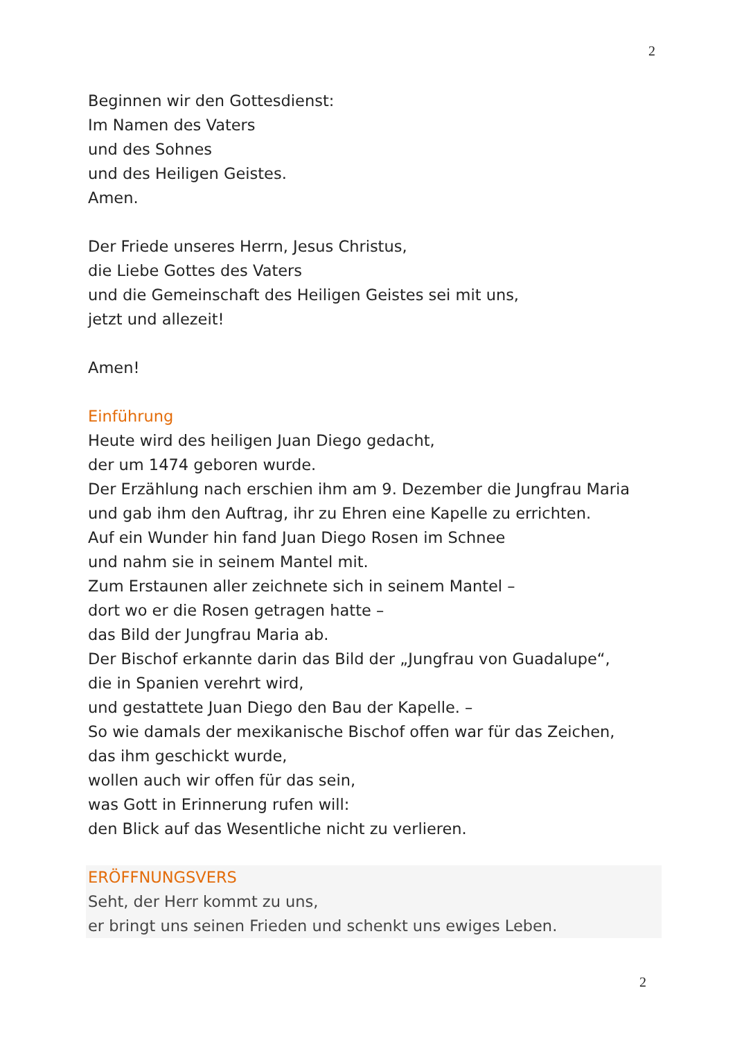2
Beginnen wir den Gottesdienst:
Im Namen des Vaters
und des Sohnes
und des Heiligen Geistes.
Amen.
Der Friede unseres Herrn, Jesus Christus,
die Liebe Gottes des Vaters
und die Gemeinschaft des Heiligen Geistes sei mit uns,
jetzt und allezeit!
Amen!
Einführung
Heute wird des heiligen Juan Diego gedacht,
der um 1474 geboren wurde.
Der Erzählung nach erschien ihm am 9. Dezember die Jungfrau Maria
und gab ihm den Auftrag, ihr zu Ehren eine Kapelle zu errichten.
Auf ein Wunder hin fand Juan Diego Rosen im Schnee
und nahm sie in seinem Mantel mit.
Zum Erstaunen aller zeichnete sich in seinem Mantel –
dort wo er die Rosen getragen hatte –
das Bild der Jungfrau Maria ab.
Der Bischof erkannte darin das Bild der „Jungfrau von Guadalupe“,
die in Spanien verehrt wird,
und gestattete Juan Diego den Bau der Kapelle. –
So wie damals der mexikanische Bischof offen war für das Zeichen,
das ihm geschickt wurde,
wollen auch wir offen für das sein,
was Gott in Erinnerung rufen will:
den Blick auf das Wesentliche nicht zu verlieren.
ERÖFFNUNGSVERS
Seht, der Herr kommt zu uns,
er bringt uns seinen Frieden und schenkt uns ewiges Leben.
2